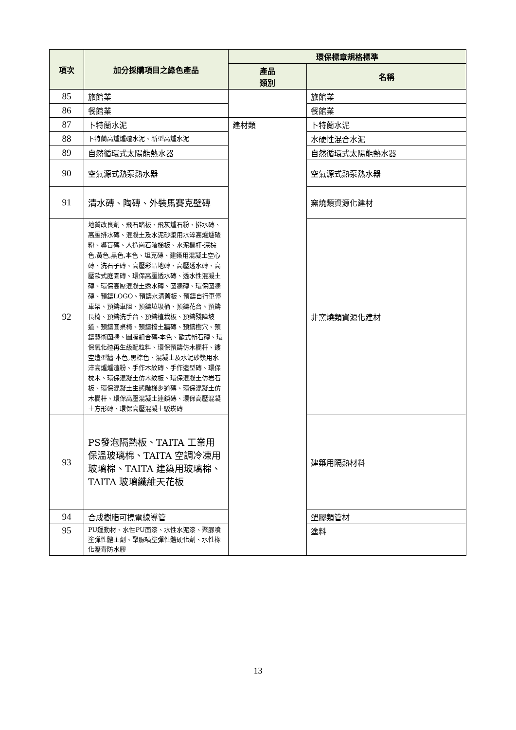| 項次 | 加分採購項目之綠色產品 | 環保標章規格標準 | |
| --- | --- | --- | --- |
| | | 產品 類別 | 名稱 |
| 85 | 旅館業 | | 旅館業 |
| 86 | 餐館業 | | 餐館業 |
| 87 | 卜特蘭水泥 | 建材類 | 卜特蘭水泥 |
| 88 | 卜特蘭高爐爐碴水泥、新型高爐水泥 | | 水硬性混合水泥 |
| 89 | 自然循環式太陽能熱水器 | | 自然循環式太陽能熱水器 |
| 90 | 空氣源式熱泵熱水器 | | 空氣源式熱泵熱水器 |
| 91 | 清水磚、陶磚、外裝馬賽克壁磚 | | 窯燒類資源化建材 |
| 92 | 地質改良劑、飛石踏板、飛灰爐石粉、排水磚、高壓排水磚、混凝土及水泥砂漿用水淬高爐爐碴粉、導盲磚、人造崗石階梯板、水泥欄杆-深棕色,黃色,黑色,本色、坦克磚、建築用混凝土空心磚、洗石子磚、高壓彩晶地磚、高壓透水磚、高壓歐式庭園磚、環保高壓透水磚、透水性混凝土磚、環保高壓混凝土透水磚、圍牆磚、環保圍牆磚、預鑄LOGO、預鑄水溝蓋板、預鑄自行車停車架、預鑄車阻、預鑄垃圾桶、預鑄花台、預鑄長椅、預鑄洗手台、預鑄植栽板、預鑄殘障坡道、預鑄圓桌椅、預鑄擋土牆磚、預鑄樹穴、預鑄藝術圍牆、圖騰組合磚-本色、歐式斬石磚、環保氧化碴再生級配粒料、環保預鑄仿木欄杆、鏤空造型牆-本色,黑棕色、混凝土及水泥砂漿用水淬高爐爐渣粉、手作木紋磚、手作造型磚、環保枕木、環保混凝土仿木紋板、環保混凝土仿岩石板、環保混凝土生態階梯步道磚、環保混凝土仿木欄杆、環保高壓混凝土連鎖磚、環保高壓混凝土方形磚、環保高壓混凝土駁崁磚 | | 非窯燒類資源化建材 |
| 93 | PS發泡隔熱板、TAITA 工業用保溫玻璃棉、TAITA 空調冷凍用玻璃棉、TAITA 建築用玻璃棉、TAITA 玻璃纖維天花板 | | 建築用隔熱材料 |
| 94 | 合成樹脂可撓電線導管 | | 塑膠類管材 |
| 95 | PU運動材、水性PU面漆、水性水泥漆、聚脲噴塗彈性體主劑、聚脲噴塗彈性體硬化劑、水性橡化瀝青防水膠 | | 塗料 |
13